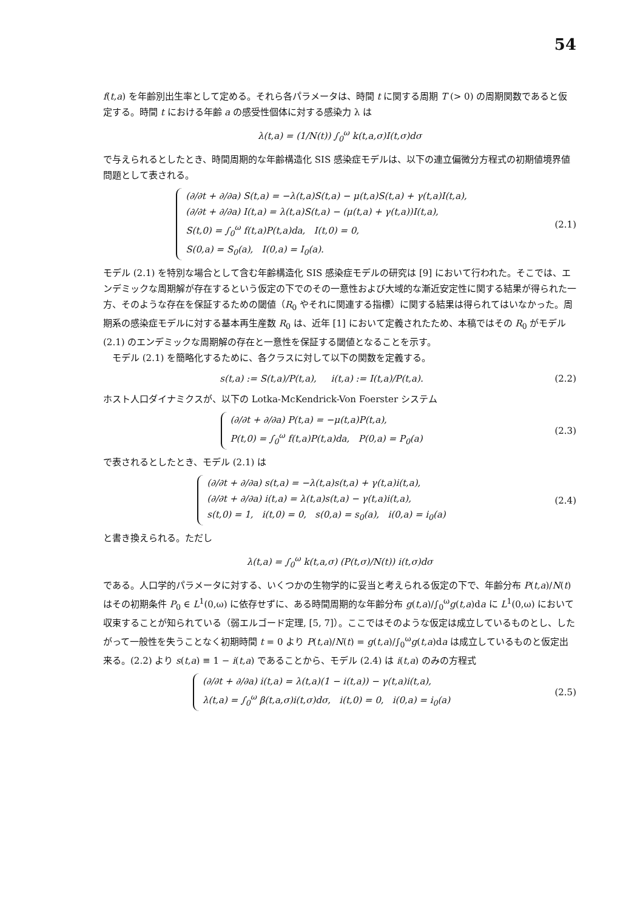54
f(t,a) を年齢別出生率として定める。それら各パラメータは、時間 t に関する周期 T (> 0) の周期関数であると仮定する。時間 t における年齢 a の感受性個体に対する感染力 λ は
λ(t,a) = (1/N(t)) ∫<sub>0</sub><sup>ω</sup> k(t,a,σ)I(t,σ)dσ
で与えられるとしたとき、時間周期的な年齢構造化 SIS 感染症モデルは、以下の連立偏微分方程式の初期値境界値問題として表される。
(∂/∂t + ∂/∂a) S(t,a) = −λ(t,a)S(t,a) − μ(t,a)S(t,a) + γ(t,a)I(t,a),
(∂/∂t + ∂/∂a) I(t,a) = λ(t,a)S(t,a) − (μ(t,a) + γ(t,a))I(t,a),
S(t,0) = ∫<sub>0</sub><sup>ω</sup> f(t,a)P(t,a)da, I(t,0) = 0,
S(0,a) = S<sub>0</sub>(a), I(0,a) = I<sub>0</sub>(a).
(2.1)
モデル (2.1) を特別な場合として含む年齢構造化 SIS 感染症モデルの研究は [9] において行われた。そこでは、エンデミックな周期解が存在するという仮定の下でのその一意性および大域的な漸近安定性に関する結果が得られた一方、そのような存在を保証するための閾値（R<sub>0</sub> やそれに関連する指標）に関する結果は得られてはいなかった。周期系の感染症モデルに対する基本再生産数 R<sub>0</sub> は、近年 [1] において定義されたため、本稿ではその R<sub>0</sub> がモデル (2.1) のエンデミックな周期解の存在と一意性を保証する閾値となることを示す。
モデル (2.1) を簡略化するために、各クラスに対して以下の関数を定義する。
s(t,a) := S(t,a)/P(t,a), i(t,a) := I(t,a)/P(t,a).
(2.2)
ホスト人口ダイナミクスが、以下の Lotka-McKendrick-Von Foerster システム
(∂/∂t + ∂/∂a) P(t,a) = −μ(t,a)P(t,a),
P(t,0) = ∫<sub>0</sub><sup>ω</sup> f(t,a)P(t,a)da, P(0,a) = P<sub>0</sub>(a)
(2.3)
で表されるとしたとき、モデル (2.1) は
(∂/∂t + ∂/∂a) s(t,a) = −λ(t,a)s(t,a) + γ(t,a)i(t,a),
(∂/∂t + ∂/∂a) i(t,a) = λ(t,a)s(t,a) − γ(t,a)i(t,a),
s(t,0) = 1, i(t,0) = 0, s(0,a) = s<sub>0</sub>(a), i(0,a) = i<sub>0</sub>(a)
(2.4)
と書き換えられる。ただし
λ(t,a) = ∫<sub>0</sub><sup>ω</sup> k(t,a,σ) (P(t,σ)/N(t)) i(t,σ)dσ
である。人口学的パラメータに対する、いくつかの生物学的に妥当と考えられる仮定の下で、年齢分布 P(t,a)/N(t) はその初期条件 P<sub>0</sub> ∈ L<sup>1</sup>(0,ω) に依存せずに、ある時間周期的な年齢分布 g(t,a)/∫<sub>0</sub><sup>ω</sup>g(t,a)da に L<sup>1</sup>(0,ω) において収束することが知られている（弱エルゴード定理, [5, 7]）。ここではそのような仮定は成立しているものとし、したがって一般性を失うことなく初期時間 t = 0 より P(t,a)/N(t) = g(t,a)/∫<sub>0</sub><sup>ω</sup>g(t,a)da は成立しているものと仮定出来る。(2.2) より s(t,a) ≡ 1 − i(t,a) であることから、モデル (2.4) は i(t,a) のみの方程式
(∂/∂t + ∂/∂a) i(t,a) = λ(t,a)(1 − i(t,a)) − γ(t,a)i(t,a),
λ(t,a) = ∫<sub>0</sub><sup>ω</sup> β(t,a,σ)i(t,σ)dσ, i(t,0) = 0, i(0,a) = i<sub>0</sub>(a)
(2.5)